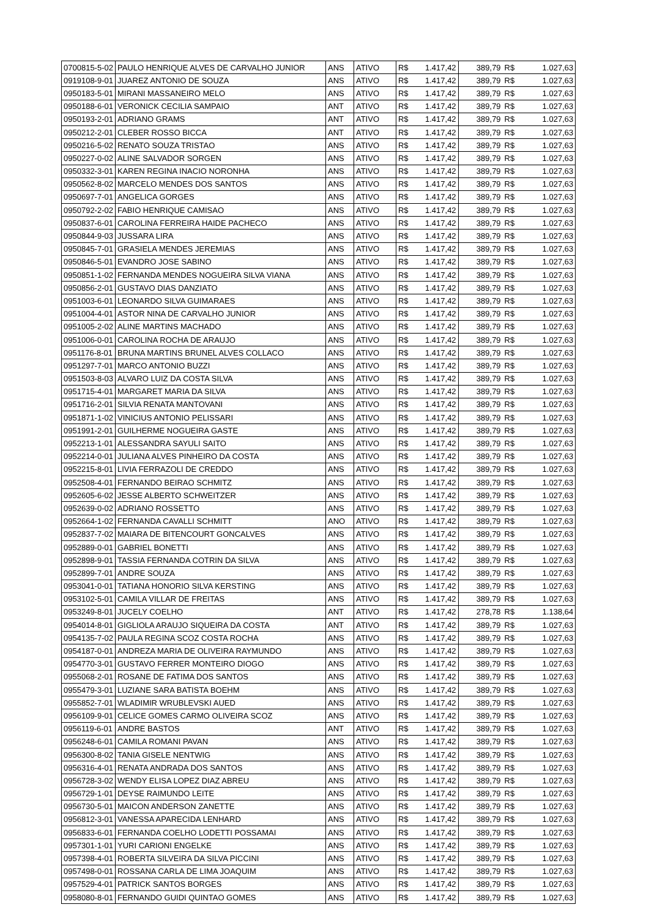| 0700815-5-02 | PAULO HENRIQUE ALVES DE CARVALHO JUNIOR | ANS | ATIVO | R$ | 1.417,42 | 389,79 | R$ | 1.027,63 |
| 0919108-9-01 | JUAREZ ANTONIO DE SOUZA | ANS | ATIVO | R$ | 1.417,42 | 389,79 | R$ | 1.027,63 |
| 0950183-5-01 | MIRANI MASSANEIRO MELO | ANS | ATIVO | R$ | 1.417,42 | 389,79 | R$ | 1.027,63 |
| 0950188-6-01 | VERONICK CECILIA SAMPAIO | ANT | ATIVO | R$ | 1.417,42 | 389,79 | R$ | 1.027,63 |
| 0950193-2-01 | ADRIANO GRAMS | ANT | ATIVO | R$ | 1.417,42 | 389,79 | R$ | 1.027,63 |
| 0950212-2-01 | CLEBER ROSSO BICCA | ANT | ATIVO | R$ | 1.417,42 | 389,79 | R$ | 1.027,63 |
| 0950216-5-02 | RENATO SOUZA TRISTAO | ANS | ATIVO | R$ | 1.417,42 | 389,79 | R$ | 1.027,63 |
| 0950227-0-02 | ALINE SALVADOR SORGEN | ANS | ATIVO | R$ | 1.417,42 | 389,79 | R$ | 1.027,63 |
| 0950332-3-01 | KAREN REGINA INACIO NORONHA | ANS | ATIVO | R$ | 1.417,42 | 389,79 | R$ | 1.027,63 |
| 0950562-8-02 | MARCELO MENDES DOS SANTOS | ANS | ATIVO | R$ | 1.417,42 | 389,79 | R$ | 1.027,63 |
| 0950697-7-01 | ANGELICA GORGES | ANS | ATIVO | R$ | 1.417,42 | 389,79 | R$ | 1.027,63 |
| 0950792-2-02 | FABIO HENRIQUE CAMISAO | ANS | ATIVO | R$ | 1.417,42 | 389,79 | R$ | 1.027,63 |
| 0950837-6-01 | CAROLINA FERREIRA HAIDE PACHECO | ANS | ATIVO | R$ | 1.417,42 | 389,79 | R$ | 1.027,63 |
| 0950844-9-03 | JUSSARA LIRA | ANS | ATIVO | R$ | 1.417,42 | 389,79 | R$ | 1.027,63 |
| 0950845-7-01 | GRASIELA MENDES JEREMIAS | ANS | ATIVO | R$ | 1.417,42 | 389,79 | R$ | 1.027,63 |
| 0950846-5-01 | EVANDRO JOSE SABINO | ANS | ATIVO | R$ | 1.417,42 | 389,79 | R$ | 1.027,63 |
| 0950851-1-02 | FERNANDA MENDES NOGUEIRA SILVA VIANA | ANS | ATIVO | R$ | 1.417,42 | 389,79 | R$ | 1.027,63 |
| 0950856-2-01 | GUSTAVO DIAS DANZIATO | ANS | ATIVO | R$ | 1.417,42 | 389,79 | R$ | 1.027,63 |
| 0951003-6-01 | LEONARDO SILVA GUIMARAES | ANS | ATIVO | R$ | 1.417,42 | 389,79 | R$ | 1.027,63 |
| 0951004-4-01 | ASTOR NINA DE CARVALHO JUNIOR | ANS | ATIVO | R$ | 1.417,42 | 389,79 | R$ | 1.027,63 |
| 0951005-2-02 | ALINE MARTINS MACHADO | ANS | ATIVO | R$ | 1.417,42 | 389,79 | R$ | 1.027,63 |
| 0951006-0-01 | CAROLINA ROCHA DE ARAUJO | ANS | ATIVO | R$ | 1.417,42 | 389,79 | R$ | 1.027,63 |
| 0951176-8-01 | BRUNA MARTINS BRUNEL ALVES COLLACO | ANS | ATIVO | R$ | 1.417,42 | 389,79 | R$ | 1.027,63 |
| 0951297-7-01 | MARCO ANTONIO BUZZI | ANS | ATIVO | R$ | 1.417,42 | 389,79 | R$ | 1.027,63 |
| 0951503-8-03 | ALVARO LUIZ DA COSTA SILVA | ANS | ATIVO | R$ | 1.417,42 | 389,79 | R$ | 1.027,63 |
| 0951715-4-01 | MARGARET MARIA DA SILVA | ANS | ATIVO | R$ | 1.417,42 | 389,79 | R$ | 1.027,63 |
| 0951716-2-01 | SILVIA RENATA MANTOVANI | ANS | ATIVO | R$ | 1.417,42 | 389,79 | R$ | 1.027,63 |
| 0951871-1-02 | VINICIUS ANTONIO PELISSARI | ANS | ATIVO | R$ | 1.417,42 | 389,79 | R$ | 1.027,63 |
| 0951991-2-01 | GUILHERME NOGUEIRA GASTE | ANS | ATIVO | R$ | 1.417,42 | 389,79 | R$ | 1.027,63 |
| 0952213-1-01 | ALESSANDRA SAYULI SAITO | ANS | ATIVO | R$ | 1.417,42 | 389,79 | R$ | 1.027,63 |
| 0952214-0-01 | JULIANA ALVES PINHEIRO DA COSTA | ANS | ATIVO | R$ | 1.417,42 | 389,79 | R$ | 1.027,63 |
| 0952215-8-01 | LIVIA FERRAZOLI DE CREDDO | ANS | ATIVO | R$ | 1.417,42 | 389,79 | R$ | 1.027,63 |
| 0952508-4-01 | FERNANDO BEIRAO SCHMITZ | ANS | ATIVO | R$ | 1.417,42 | 389,79 | R$ | 1.027,63 |
| 0952605-6-02 | JESSE ALBERTO SCHWEITZER | ANS | ATIVO | R$ | 1.417,42 | 389,79 | R$ | 1.027,63 |
| 0952639-0-02 | ADRIANO ROSSETTO | ANS | ATIVO | R$ | 1.417,42 | 389,79 | R$ | 1.027,63 |
| 0952664-1-02 | FERNANDA CAVALLI SCHMITT | ANO | ATIVO | R$ | 1.417,42 | 389,79 | R$ | 1.027,63 |
| 0952837-7-02 | MAIARA DE BITENCOURT GONCALVES | ANS | ATIVO | R$ | 1.417,42 | 389,79 | R$ | 1.027,63 |
| 0952889-0-01 | GABRIEL BONETTI | ANS | ATIVO | R$ | 1.417,42 | 389,79 | R$ | 1.027,63 |
| 0952898-9-01 | TASSIA FERNANDA COTRIN DA SILVA | ANS | ATIVO | R$ | 1.417,42 | 389,79 | R$ | 1.027,63 |
| 0952899-7-01 | ANDRE SOUZA | ANS | ATIVO | R$ | 1.417,42 | 389,79 | R$ | 1.027,63 |
| 0953041-0-01 | TATIANA HONORIO SILVA KERSTING | ANS | ATIVO | R$ | 1.417,42 | 389,79 | R$ | 1.027,63 |
| 0953102-5-01 | CAMILA VILLAR DE FREITAS | ANS | ATIVO | R$ | 1.417,42 | 389,79 | R$ | 1.027,63 |
| 0953249-8-01 | JUCELY COELHO | ANT | ATIVO | R$ | 1.417,42 | 278,78 | R$ | 1.138,64 |
| 0954014-8-01 | GIGLIOLA ARAUJO SIQUEIRA DA COSTA | ANT | ATIVO | R$ | 1.417,42 | 389,79 | R$ | 1.027,63 |
| 0954135-7-02 | PAULA REGINA SCOZ COSTA ROCHA | ANS | ATIVO | R$ | 1.417,42 | 389,79 | R$ | 1.027,63 |
| 0954187-0-01 | ANDREZA MARIA DE OLIVEIRA RAYMUNDO | ANS | ATIVO | R$ | 1.417,42 | 389,79 | R$ | 1.027,63 |
| 0954770-3-01 | GUSTAVO FERRER MONTEIRO DIOGO | ANS | ATIVO | R$ | 1.417,42 | 389,79 | R$ | 1.027,63 |
| 0955068-2-01 | ROSANE DE FATIMA DOS SANTOS | ANS | ATIVO | R$ | 1.417,42 | 389,79 | R$ | 1.027,63 |
| 0955479-3-01 | LUZIANE SARA BATISTA BOEHM | ANS | ATIVO | R$ | 1.417,42 | 389,79 | R$ | 1.027,63 |
| 0955852-7-01 | WLADIMIR WRUBLEVSKI AUED | ANS | ATIVO | R$ | 1.417,42 | 389,79 | R$ | 1.027,63 |
| 0956109-9-01 | CELICE GOMES CARMO OLIVEIRA SCOZ | ANS | ATIVO | R$ | 1.417,42 | 389,79 | R$ | 1.027,63 |
| 0956119-6-01 | ANDRE BASTOS | ANT | ATIVO | R$ | 1.417,42 | 389,79 | R$ | 1.027,63 |
| 0956248-6-01 | CAMILA ROMANI PAVAN | ANS | ATIVO | R$ | 1.417,42 | 389,79 | R$ | 1.027,63 |
| 0956300-8-02 | TANIA GISELE NENTWIG | ANS | ATIVO | R$ | 1.417,42 | 389,79 | R$ | 1.027,63 |
| 0956316-4-01 | RENATA ANDRADA DOS SANTOS | ANS | ATIVO | R$ | 1.417,42 | 389,79 | R$ | 1.027,63 |
| 0956728-3-02 | WENDY ELISA LOPEZ DIAZ ABREU | ANS | ATIVO | R$ | 1.417,42 | 389,79 | R$ | 1.027,63 |
| 0956729-1-01 | DEYSE RAIMUNDO LEITE | ANS | ATIVO | R$ | 1.417,42 | 389,79 | R$ | 1.027,63 |
| 0956730-5-01 | MAICON ANDERSON ZANETTE | ANS | ATIVO | R$ | 1.417,42 | 389,79 | R$ | 1.027,63 |
| 0956812-3-01 | VANESSA APARECIDA LENHARD | ANS | ATIVO | R$ | 1.417,42 | 389,79 | R$ | 1.027,63 |
| 0956833-6-01 | FERNANDA COELHO LODETTI POSSAMAI | ANS | ATIVO | R$ | 1.417,42 | 389,79 | R$ | 1.027,63 |
| 0957301-1-01 | YURI CARIONI ENGELKE | ANS | ATIVO | R$ | 1.417,42 | 389,79 | R$ | 1.027,63 |
| 0957398-4-01 | ROBERTA SILVEIRA DA SILVA PICCINI | ANS | ATIVO | R$ | 1.417,42 | 389,79 | R$ | 1.027,63 |
| 0957498-0-01 | ROSSANA CARLA DE LIMA JOAQUIM | ANS | ATIVO | R$ | 1.417,42 | 389,79 | R$ | 1.027,63 |
| 0957529-4-01 | PATRICK SANTOS BORGES | ANS | ATIVO | R$ | 1.417,42 | 389,79 | R$ | 1.027,63 |
| 0958080-8-01 | FERNANDO GUIDI QUINTAO GOMES | ANS | ATIVO | R$ | 1.417,42 | 389,79 | R$ | 1.027,63 |